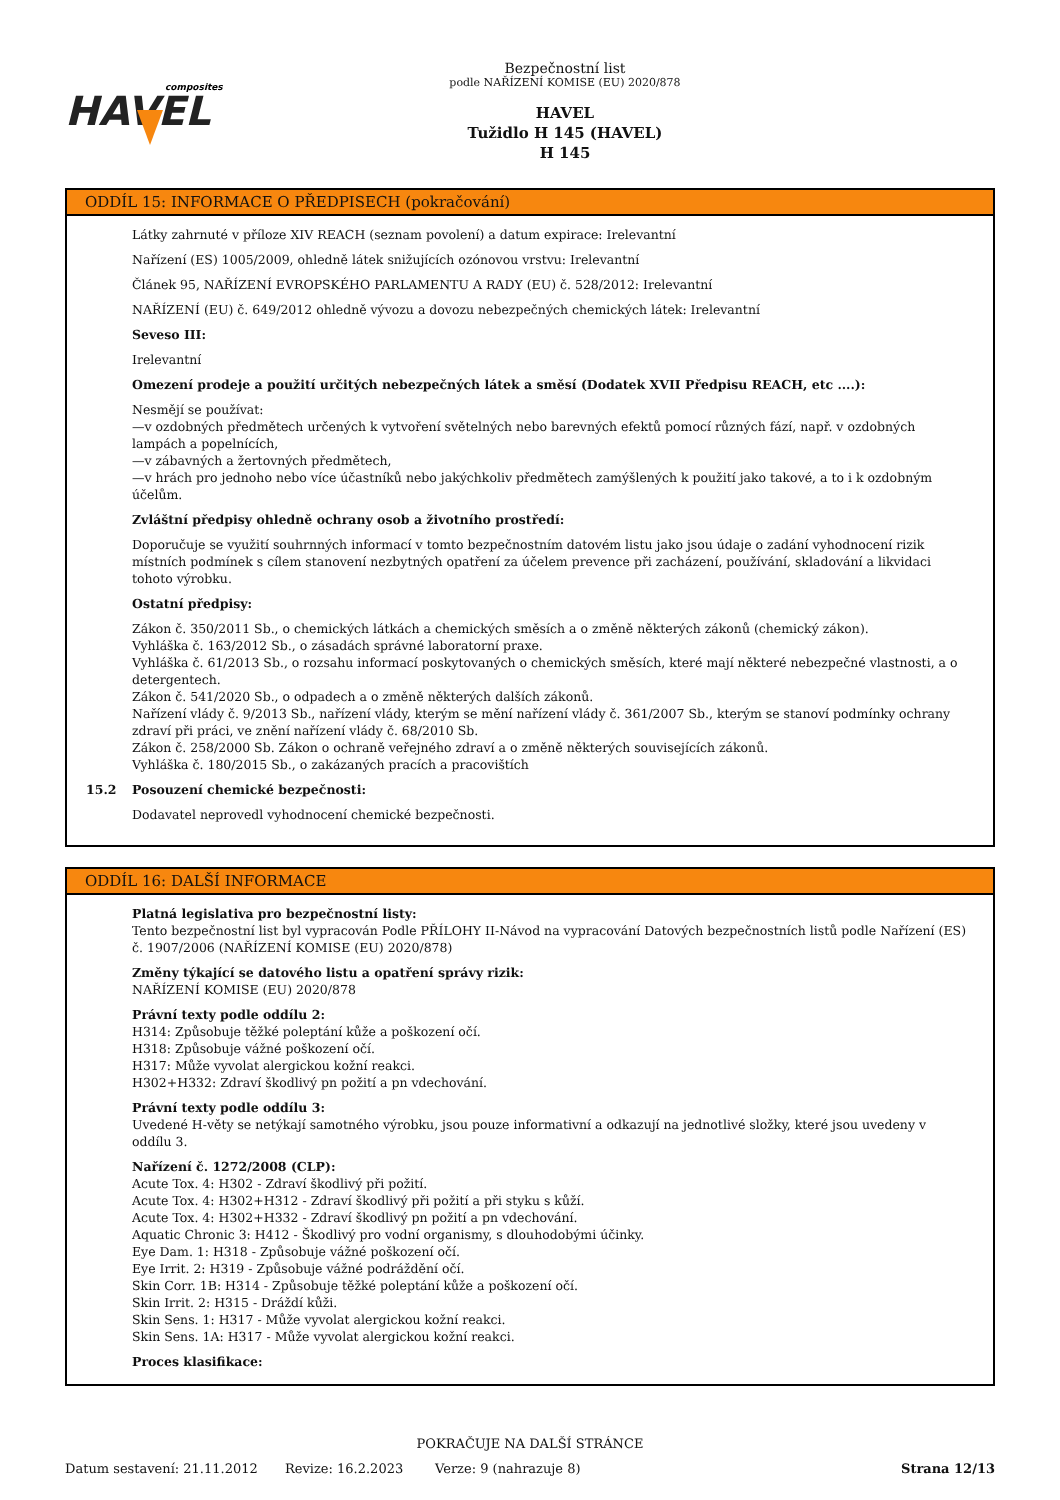composites
HAVEL
Bezpečnostní list
podle NAŘÍZENÍ KOMISE (EU) 2020/878
HAVEL
Tužidlo H 145 (HAVEL)
H 145
ODDÍL 15: INFORMACE O PŘEDPISECH (pokračování)
Látky zahrnuté v příloze XIV REACH (seznam povolení) a datum expirace: Irelevantní
Nařízení (ES) 1005/2009, ohledně látek snižujících ozónovou vrstvu: Irelevantní
Článek 95, NAŘÍZENÍ EVROPSKÉHO PARLAMENTU A RADY (EU) č. 528/2012: Irelevantní
NAŘÍZENÍ (EU) č. 649/2012 ohledně vývozu a dovozu nebezpečných chemických látek: Irelevantní
Seveso III:
Irelevantní
Omezení prodeje a použití určitých nebezpečných látek a směsí (Dodatek XVII Předpisu REACH, etc ....):
Nesmějí se používat:
—v ozdobných předmětech určených k vytvoření světelných nebo barevných efektů pomocí různých fází, např. v ozdobných lampách a popelnících,
—v zábavných a žertovných předmětech,
—v hrách pro jednoho nebo více účastníků nebo jakýchkoliv předmětech zamýšlených k použití jako takové, a to i k ozdobným účelům.
Zvláštní předpisy ohledně ochrany osob a životního prostředí:
Doporučuje se využití souhrnných informací v tomto bezpečnostním datovém listu jako jsou údaje o zadání vyhodnocení rizik místních podmínek s cílem stanovení nezbytných opatření za účelem prevence při zacházení, používání, skladování a likvidaci tohoto výrobku.
Ostatní předpisy:
Zákon č. 350/2011 Sb., o chemických látkách a chemických směsích a o změně některých zákonů (chemický zákon).
Vyhláška č. 163/2012 Sb., o zásadách správné laboratorní praxe.
Vyhláška č. 61/2013 Sb., o rozsahu informací poskytovaných o chemických směsích, které mají některé nebezpečné vlastnosti, a o detergentech.
Zákon č. 541/2020 Sb., o odpadech a o změně některých dalších zákonů.
Nařízení vlády č. 9/2013 Sb., nařízení vlády, kterým se mění nařízení vlády č. 361/2007 Sb., kterým se stanoví podmínky ochrany zdraví při práci, ve znění nařízení vlády č. 68/2010 Sb.
Zákon č. 258/2000 Sb. Zákon o ochraně veřejného zdraví a o změně některých souvisejících zákonů.
Vyhláška č. 180/2015 Sb., o zakázaných pracích a pracovištích
15.2 Posouzení chemické bezpečnosti:
Dodavatel neprovedl vyhodnocení chemické bezpečnosti.
ODDÍL 16: DALŠÍ INFORMACE
Platná legislativa pro bezpečnostní listy:
Tento bezpečnostní list byl vypracován Podle PŘÍLOHY II-Návod na vypracování Datových bezpečnostních listů podle Nařízení (ES) č. 1907/2006 (NAŘÍZENÍ KOMISE (EU) 2020/878)
Změny týkající se datového listu a opatření správy rizik:
NAŘÍZENÍ KOMISE (EU) 2020/878
Právní texty podle oddílu 2:
H314: Způsobuje těžké poleptání kůže a poškození očí.
H318: Způsobuje vážné poškození očí.
H317: Může vyvolat alergickou kožní reakci.
H302+H332: Zdraví škodlivý pn požití a pn vdechování.
Právní texty podle oddílu 3:
Uvedené H-věty se netýkají samotného výrobku, jsou pouze informativní a odkazují na jednotlivé složky, které jsou uvedeny v oddílu 3.
Nařízení č. 1272/2008 (CLP):
Acute Tox. 4: H302 - Zdraví škodlivý při požití.
Acute Tox. 4: H302+H312 - Zdraví škodlivý při požití a při styku s kůží.
Acute Tox. 4: H302+H332 - Zdraví škodlivý pn požití a pn vdechování.
Aquatic Chronic 3: H412 - Škodlivý pro vodní organismy, s dlouhodobými účinky.
Eye Dam. 1: H318 - Způsobuje vážné poškození očí.
Eye Irrit. 2: H319 - Způsobuje vážné podráždění očí.
Skin Corr. 1B: H314 - Způsobuje těžké poleptání kůže a poškození očí.
Skin Irrit. 2: H315 - Dráždí kůži.
Skin Sens. 1: H317 - Může vyvolat alergickou kožní reakci.
Skin Sens. 1A: H317 - Může vyvolat alergickou kožní reakci.
Proces klasifikace:
POKRAČUJE NA DALŠÍ STRÁNCE
Datum sestavení: 21.11.2012 Revize: 16.2.2023 Verze: 9 (nahrazuje 8) Strana 12/13